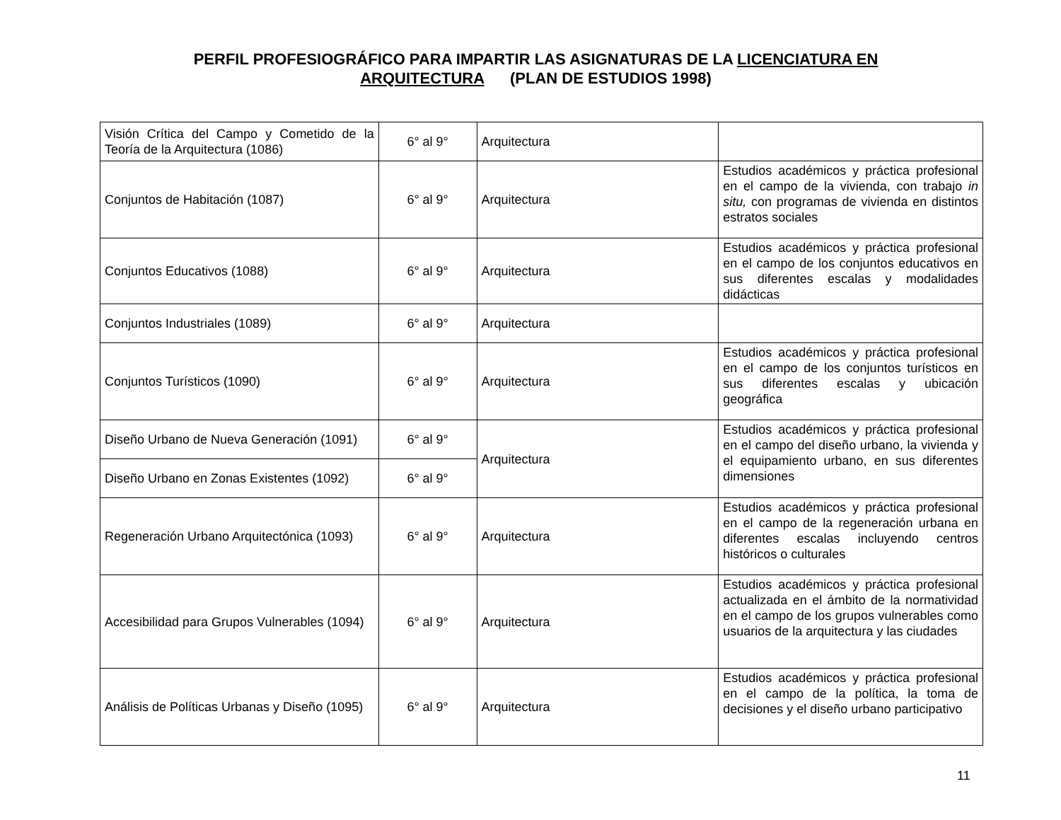PERFIL PROFESIOGRÁFICO PARA IMPARTIR LAS ASIGNATURAS DE LA LICENCIATURA EN ARQUITECTURA (PLAN DE ESTUDIOS 1998)
| Visión Crítica del Campo y Cometido de la Teoría de la Arquitectura (1086) | 6° al 9° | Arquitectura | |
| Conjuntos de Habitación (1087) | 6° al 9° | Arquitectura | Estudios académicos y práctica profesional en el campo de la vivienda, con trabajo in situ, con programas de vivienda en distintos estratos sociales |
| Conjuntos Educativos (1088) | 6° al 9° | Arquitectura | Estudios académicos y práctica profesional en el campo de los conjuntos educativos en sus diferentes escalas y modalidades didácticas |
| Conjuntos Industriales (1089) | 6° al 9° | Arquitectura | |
| Conjuntos Turísticos (1090) | 6° al 9° | Arquitectura | Estudios académicos y práctica profesional en el campo de los conjuntos turísticos en sus diferentes escalas y ubicación geográfica |
| Diseño Urbano de Nueva Generación (1091) | 6° al 9° | Arquitectura | Estudios académicos y práctica profesional en el campo del diseño urbano, la vivienda y el equipamiento urbano, en sus diferentes dimensiones |
| Diseño Urbano en Zonas Existentes (1092) | 6° al 9° | | |
| Regeneración Urbano Arquitectónica (1093) | 6° al 9° | Arquitectura | Estudios académicos y práctica profesional en el campo de la regeneración urbana en diferentes escalas incluyendo centros históricos o culturales |
| Accesibilidad para Grupos Vulnerables (1094) | 6° al 9° | Arquitectura | Estudios académicos y práctica profesional actualizada en el ámbito de la normatividad en el campo de los grupos vulnerables como usuarios de la arquitectura y las ciudades |
| Análisis de Políticas Urbanas y Diseño (1095) | 6° al 9° | Arquitectura | Estudios académicos y práctica profesional en el campo de la política, la toma de decisiones y el diseño urbano participativo |
11